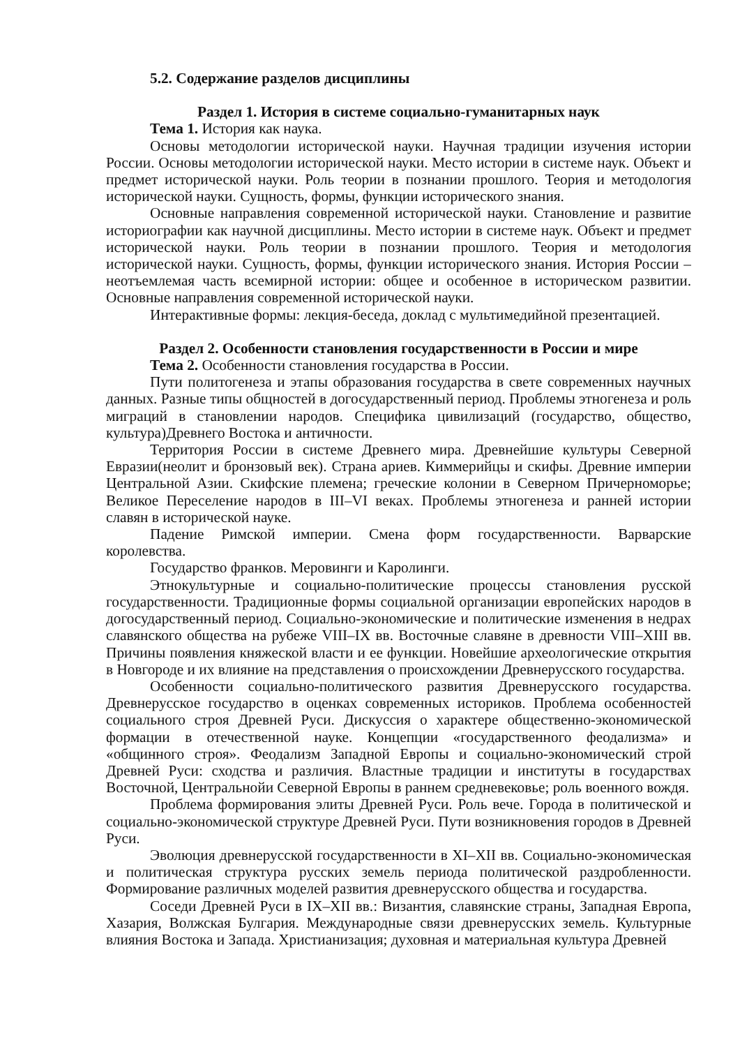5.2. Содержание разделов дисциплины
Раздел 1. История в системе социально-гуманитарных наук
Тема 1. История как наука.
Основы методологии исторической науки. Научная традиции изучения истории России. Основы методологии исторической науки. Место истории в системе наук. Объект и предмет исторической науки. Роль теории в познании прошлого. Теория и методология исторической науки. Сущность, формы, функции исторического знания.
Основные направления современной исторической науки. Становление и развитие историографии как научной дисциплины. Место истории в системе наук. Объект и предмет исторической науки. Роль теории в познании прошлого. Теория и методология исторической науки. Сущность, формы, функции исторического знания. История России – неотъемлемая часть всемирной истории: общее и особенное в историческом развитии. Основные направления современной исторической науки.
Интерактивные формы: лекция-беседа, доклад с мультимедийной презентацией.
Раздел 2. Особенности становления государственности в России и мире
Тема 2. Особенности становления государства в России.
Пути политогенеза и этапы образования государства в свете современных научных данных. Разные типы общностей в догосударственный период. Проблемы этногенеза и роль миграций в становлении народов. Специфика цивилизаций (государство, общество, культура)Древнего Востока и античности.
Территория России в системе Древнего мира. Древнейшие культуры Северной Евразии(неолит и бронзовый век). Страна ариев. Киммерийцы и скифы. Древние империи Центральной Азии. Скифские племена; греческие колонии в Северном Причерноморье; Великое Переселение народов в III–VI веках. Проблемы этногенеза и ранней истории славян в исторической науке.
Падение Римской империи. Смена форм государственности. Варварские королевства.
Государство франков. Меровинги и Каролинги.
Этнокультурные и социально-политические процессы становления русской государственности. Традиционные формы социальной организации европейских народов в догосударственный период. Социально-экономические и политические изменения в недрах славянского общества на рубеже VIII–IX вв. Восточные славяне в древности VIII–XIII вв. Причины появления княжеской власти и ее функции. Новейшие археологические открытия в Новгороде и их влияние на представления о происхождении Древнерусского государства.
Особенности социально-политического развития Древнерусского государства. Древнерусское государство в оценках современных историков. Проблема особенностей социального строя Древней Руси. Дискуссия о характере общественно-экономической формации в отечественной науке. Концепции «государственного феодализма» и «общинного строя». Феодализм Западной Европы и социально-экономический строй Древней Руси: сходства и различия. Властные традиции и институты в государствах Восточной, Центральнойи Северной Европы в раннем средневековье; роль военного вождя.
Проблема формирования элиты Древней Руси. Роль вече. Города в политической и социально-экономической структуре Древней Руси. Пути возникновения городов в Древней Руси.
Эволюция древнерусской государственности в XI–XII вв. Социально-экономическая и политическая структура русских земель периода политической раздробленности. Формирование различных моделей развития древнерусского общества и государства.
Соседи Древней Руси в IX–XII вв.: Византия, славянские страны, Западная Европа, Хазария, Волжская Булгария. Международные связи древнерусских земель. Культурные влияния Востока и Запада. Христианизация; духовная и материальная культура Древней